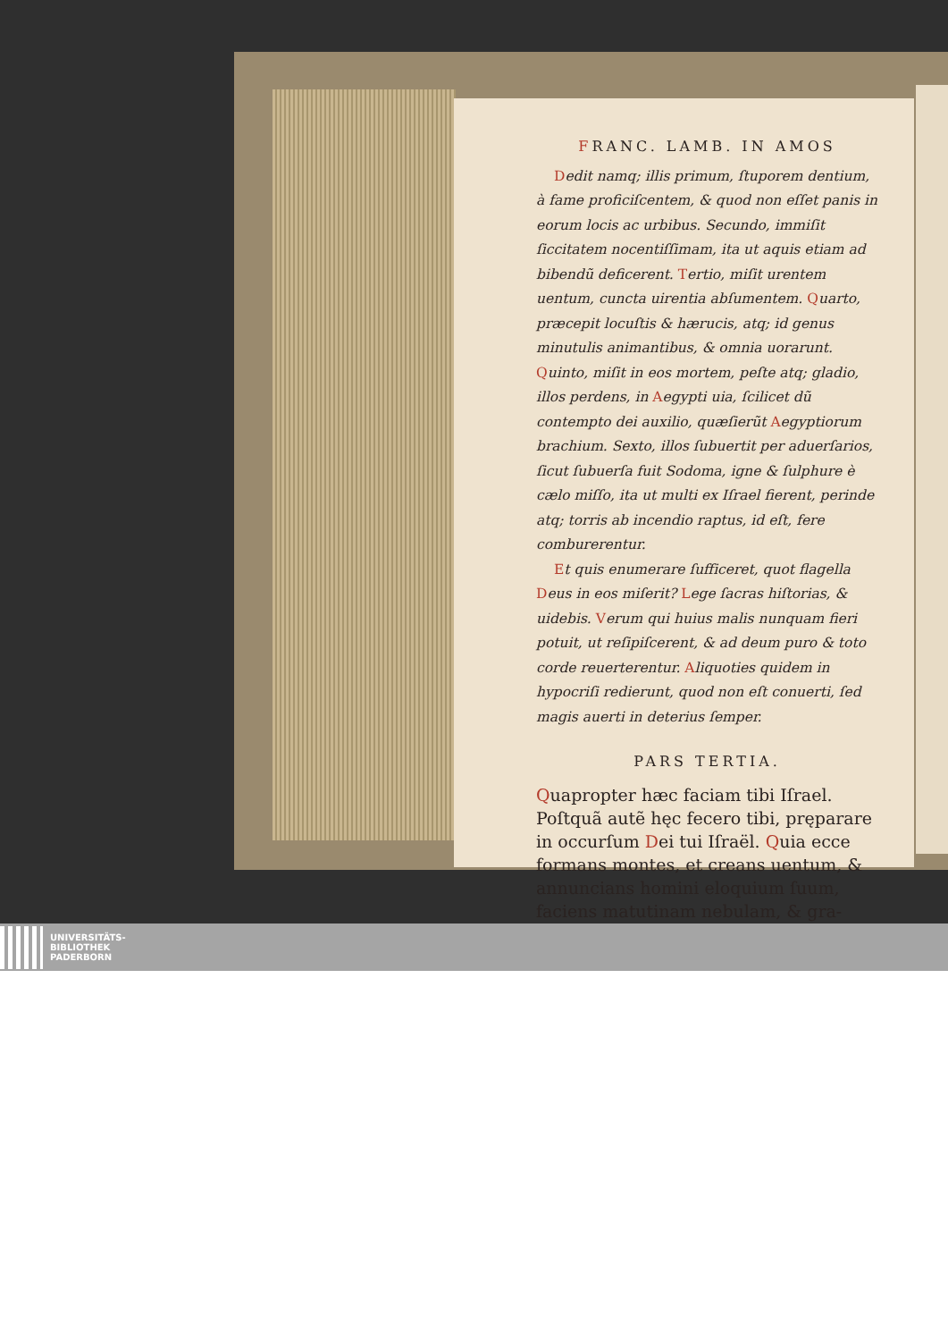FRANC. LAMB. IN AMOS
Dedit namq; illis primum, ſtuporem dentium, à fame proficiſcentem, & quod non eſſet panis in eorum locis ac urbibus. Secundo, immiſit ſiccitatem nocentiſſimam, ita ut aquis etiam ad bibendũ deficerent. Tertio, miſit urentem uentum, cuncta uirentia abſumentem. Quarto, præcepit locuſtis & hærucis, atq; id genus minutulis animantibus, & omnia uorarunt. Quinto, miſit in eos mortem, peſte atq; gladio, illos perdens, in Aegypti uia, ſcilicet dũ contempto dei auxilio, quæſierũt Aegyptiorum brachium. Sexto, illos ſubuertit per aduerſarios, ſicut ſubuerſa fuit Sodoma, igne & ſulphure è cælo miſſo, ita ut multi ex Iſrael fierent, perinde atq; torris ab incendio raptus, id eſt, fere comburerentur.
Et quis enumerare ſufficeret, quot flagella Deus in eos miſerit? Lege ſacras hiſtorias, & uidebis. Verum qui huius malis nunquam fieri potuit, ut reſipiſcerent, & ad deum puro & toto corde reuerterentur. Aliquoties quidem in hypocriſi redierunt, quod non eſt conuerti, ſed magis auerti in deterius ſemper.
PARS TERTIA.
Quapropter hæc faciam tibi Iſrael. Poſtquã autẽ hęc fecero tibi, pręparare in occurſum Dei tui Iſraël. Quia ecce formans montes, et creans uentum, & annuncians homini eloquium ſuum, faciens matutinam nebulam, & gra-
UNIVERSITÄTS-
BIBLIOTHEK
PADERBORN